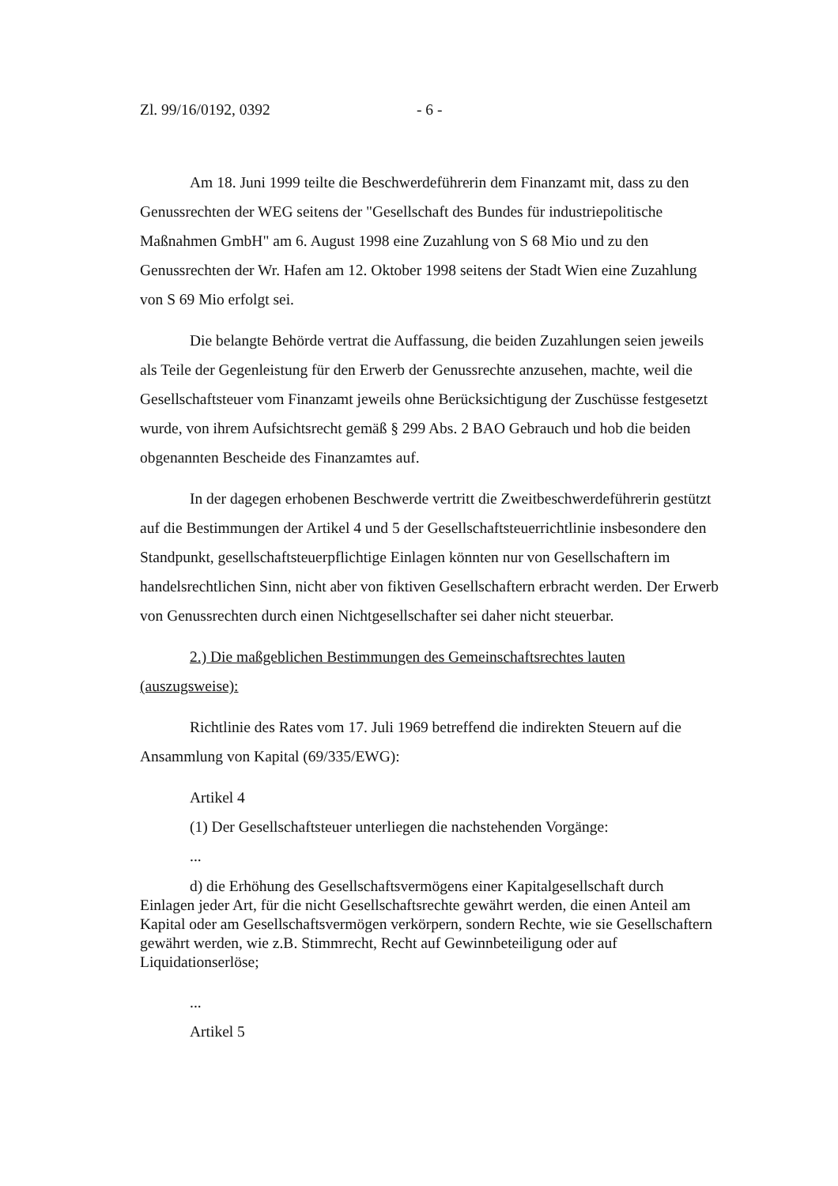Zl. 99/16/0192, 0392 - 6 -
Am 18. Juni 1999 teilte die Beschwerdeführerin dem Finanzamt mit, dass zu den Genussrechten der WEG seitens der "Gesellschaft des Bundes für industriepolitische Maßnahmen GmbH" am 6. August 1998 eine Zuzahlung von S 68 Mio und zu den Genussrechten der Wr. Hafen am 12. Oktober 1998 seitens der Stadt Wien eine Zuzahlung von S 69 Mio erfolgt sei.
Die belangte Behörde vertrat die Auffassung, die beiden Zuzahlungen seien jeweils als Teile der Gegenleistung für den Erwerb der Genussrechte anzusehen, machte, weil die Gesellschaftsteuer vom Finanzamt jeweils ohne Berücksichtigung der Zuschüsse festgesetzt wurde, von ihrem Aufsichtsrecht gemäß § 299 Abs. 2 BAO Gebrauch und hob die beiden obgenannten Bescheide des Finanzamtes auf.
In der dagegen erhobenen Beschwerde vertritt die Zweitbeschwerdeführerin gestützt auf die Bestimmungen der Artikel 4 und 5 der Gesellschaftsteuerrichtlinie insbesondere den Standpunkt, gesellschaftsteuerpflichtige Einlagen könnten nur von Gesellschaftern im handelsrechtlichen Sinn, nicht aber von fiktiven Gesellschaftern erbracht werden. Der Erwerb von Genussrechten durch einen Nichtgesellschafter sei daher nicht steuerbar.
2.) Die maßgeblichen Bestimmungen des Gemeinschaftsrechtes lauten (auszugsweise):
Richtlinie des Rates vom 17. Juli 1969 betreffend die indirekten Steuern auf die Ansammlung von Kapital (69/335/EWG):
Artikel 4
(1) Der Gesellschaftsteuer unterliegen die nachstehenden Vorgänge:
...
d) die Erhöhung des Gesellschaftsvermögens einer Kapitalgesellschaft durch Einlagen jeder Art, für die nicht Gesellschaftsrechte gewährt werden, die einen Anteil am Kapital oder am Gesellschaftsvermögen verkörpern, sondern Rechte, wie sie Gesellschaftern gewährt werden, wie z.B. Stimmrecht, Recht auf Gewinnbeteiligung oder auf Liquidationserlöse;
...
Artikel 5